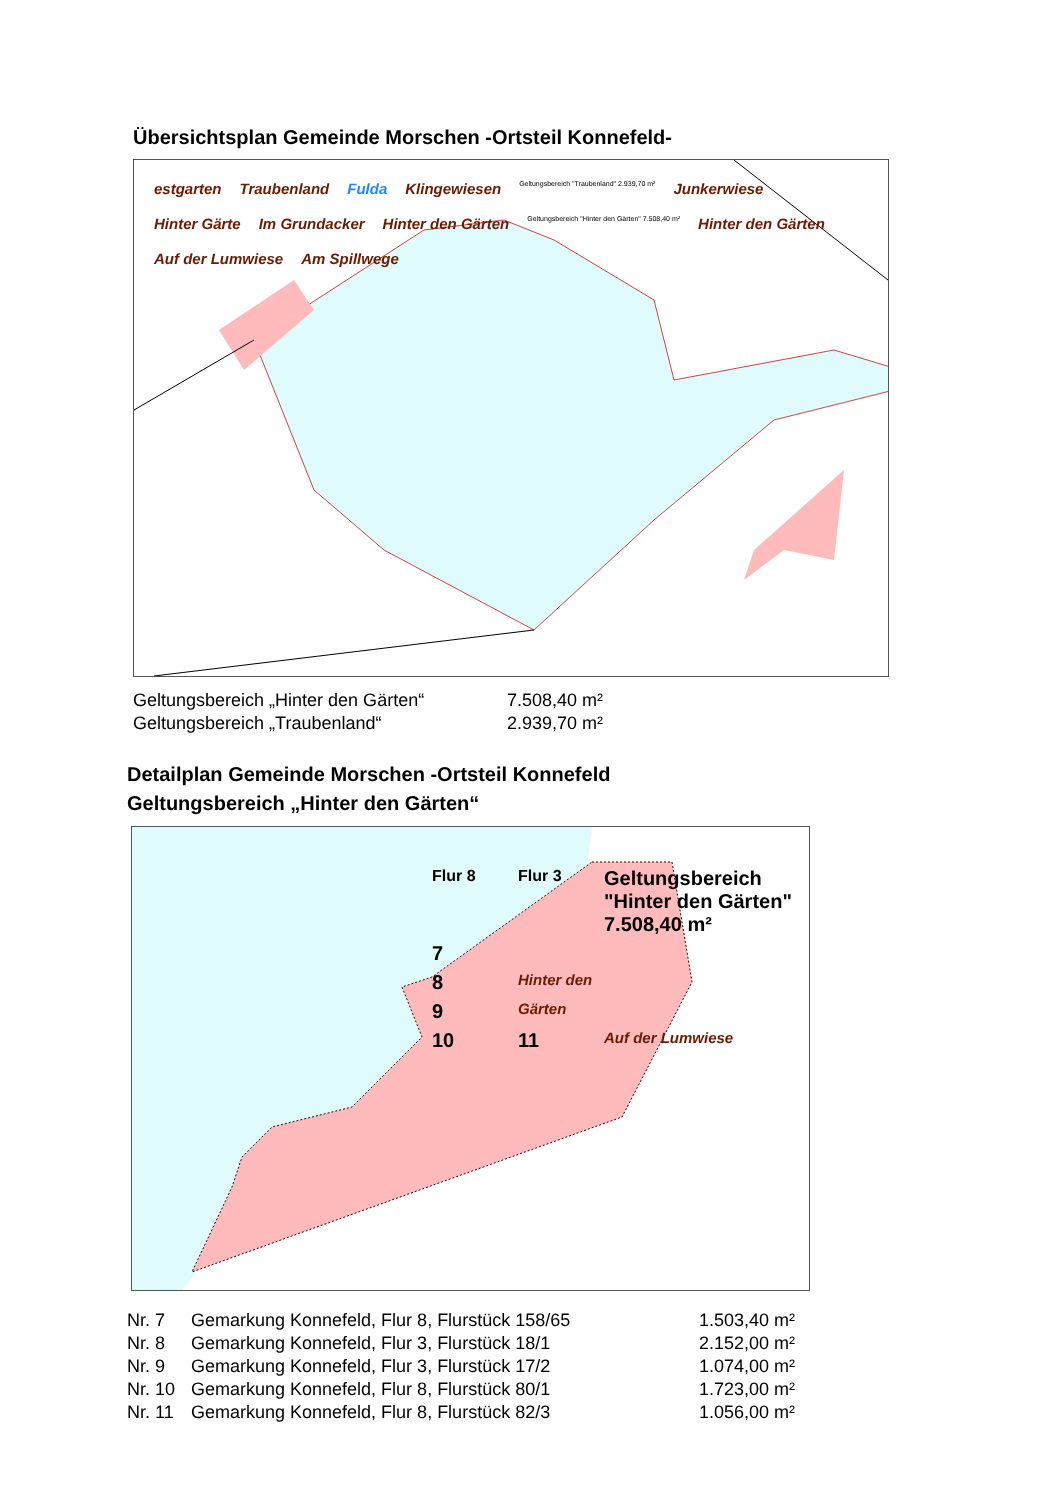Übersichtsplan Gemeinde Morschen -Ortsteil Konnefeld-
estgarten Traubenland Fulda Klingewiesen Geltungsbereich "Traubenland" 2.939,70 m² Junkerwiese Hinter Gärte Im Grundacker Hinter den Gärten Geltungsbereich "Hinter den Gärten" 7.508,40 m² Hinter den Gärten Auf der Lumwiese Am Spillwege
| Geltungsbereich „Hinter den Gärten“ | 7.508,40 m² |
| Geltungsbereich „Traubenland“ | 2.939,70 m² |
Detailplan Gemeinde Morschen -Ortsteil Konnefeld
Geltungsbereich „Hinter den Gärten“
Flur 8 Flur 3 Geltungsbereich
"Hinter den Gärten"
7.508,40 m² 7 8 Hinter den 9 Gärten 10 11 Auf der Lumwiese
| Nr. 7 | Gemarkung Konnefeld, Flur 8, Flurstück 158/65 | 1.503,40 m² |
| Nr. 8 | Gemarkung Konnefeld, Flur 3, Flurstück 18/1 | 2.152,00 m² |
| Nr. 9 | Gemarkung Konnefeld, Flur 3, Flurstück 17/2 | 1.074,00 m² |
| Nr. 10 | Gemarkung Konnefeld, Flur 8, Flurstück 80/1 | 1.723,00 m² |
| Nr. 11 | Gemarkung Konnefeld, Flur 8, Flurstück 82/3 | 1.056,00 m² |